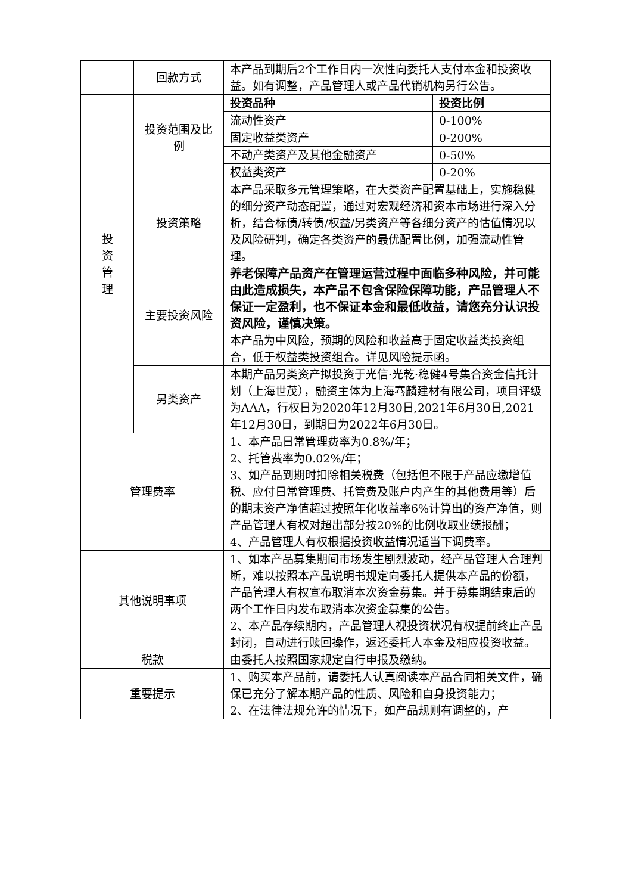| | 回款方式 | 本产品到期后2个工作日内一次性向委托人支付本金和投资收益。如有调整，产品管理人或产品代销机构另行公告。 |
| 投 资 管 理 | 投资范围及比例 | / 投资品种 / 投资比例 / / 流动性资产 / 0-100% / / 固定收益类资产 / 0-200% / / 不动产类资产及其他金融资产 / 0-50% / / 权益类资产 / 0-20% / |
| | 投资策略 | 本产品采取多元管理策略，在大类资产配置基础上，实施稳健的细分资产动态配置，通过对宏观经济和资本市场进行深入分析，结合标债/转债/权益/另类资产等各细分资产的估值情况以及风险研判，确定各类资产的最优配置比例，加强流动性管理。 |
| | 主要投资风险 | 养老保障产品资产在管理运营过程中面临多种风险，并可能由此造成损失，本产品不包含保险保障功能，产品管理人不保证一定盈利，也不保证本金和最低收益，请您充分认识投资风险，谨慎决策。 本产品为中风险，预期的风险和收益高于固定收益类投资组合，低于权益类投资组合。详见风险提示函。 |
| | 另类资产 | 本期产品另类资产拟投资于光信·光乾·稳健4号集合资金信托计划（上海世茂），融资主体为上海骞麟建材有限公司，项目评级为AAA，行权日为2020年12月30日,2021年6月30日,2021年12月30日，到期日为2022年6月30日。 |
| 管理费率 | | 1、本产品日常管理费率为0.8%/年； 2、托管费率为0.02%/年； 3、如产品到期时扣除相关税费（包括但不限于产品应缴增值税、应付日常管理费、托管费及账户内产生的其他费用等）后的期末资产净值超过按照年化收益率6%计算出的资产净值，则产品管理人有权对超出部分按20%的比例收取业绩报酬； 4、产品管理人有权根据投资收益情况适当下调费率。 |
| 其他说明事项 | | 1、如本产品募集期间市场发生剧烈波动，经产品管理人合理判断，难以按照本产品说明书规定向委托人提供本产品的份额，产品管理人有权宣布取消本次资金募集。并于募集期结束后的两个工作日内发布取消本次资金募集的公告。 2、本产品存续期内，产品管理人视投资状况有权提前终止产品封闭，自动进行赎回操作，返还委托人本金及相应投资收益。 |
| 税款 | | 由委托人按照国家规定自行申报及缴纳。 |
| 重要提示 | | 1、购买本产品前，请委托人认真阅读本产品合同相关文件，确保已充分了解本期产品的性质、风险和自身投资能力； 2、在法律法规允许的情况下，如产品规则有调整的，产 |